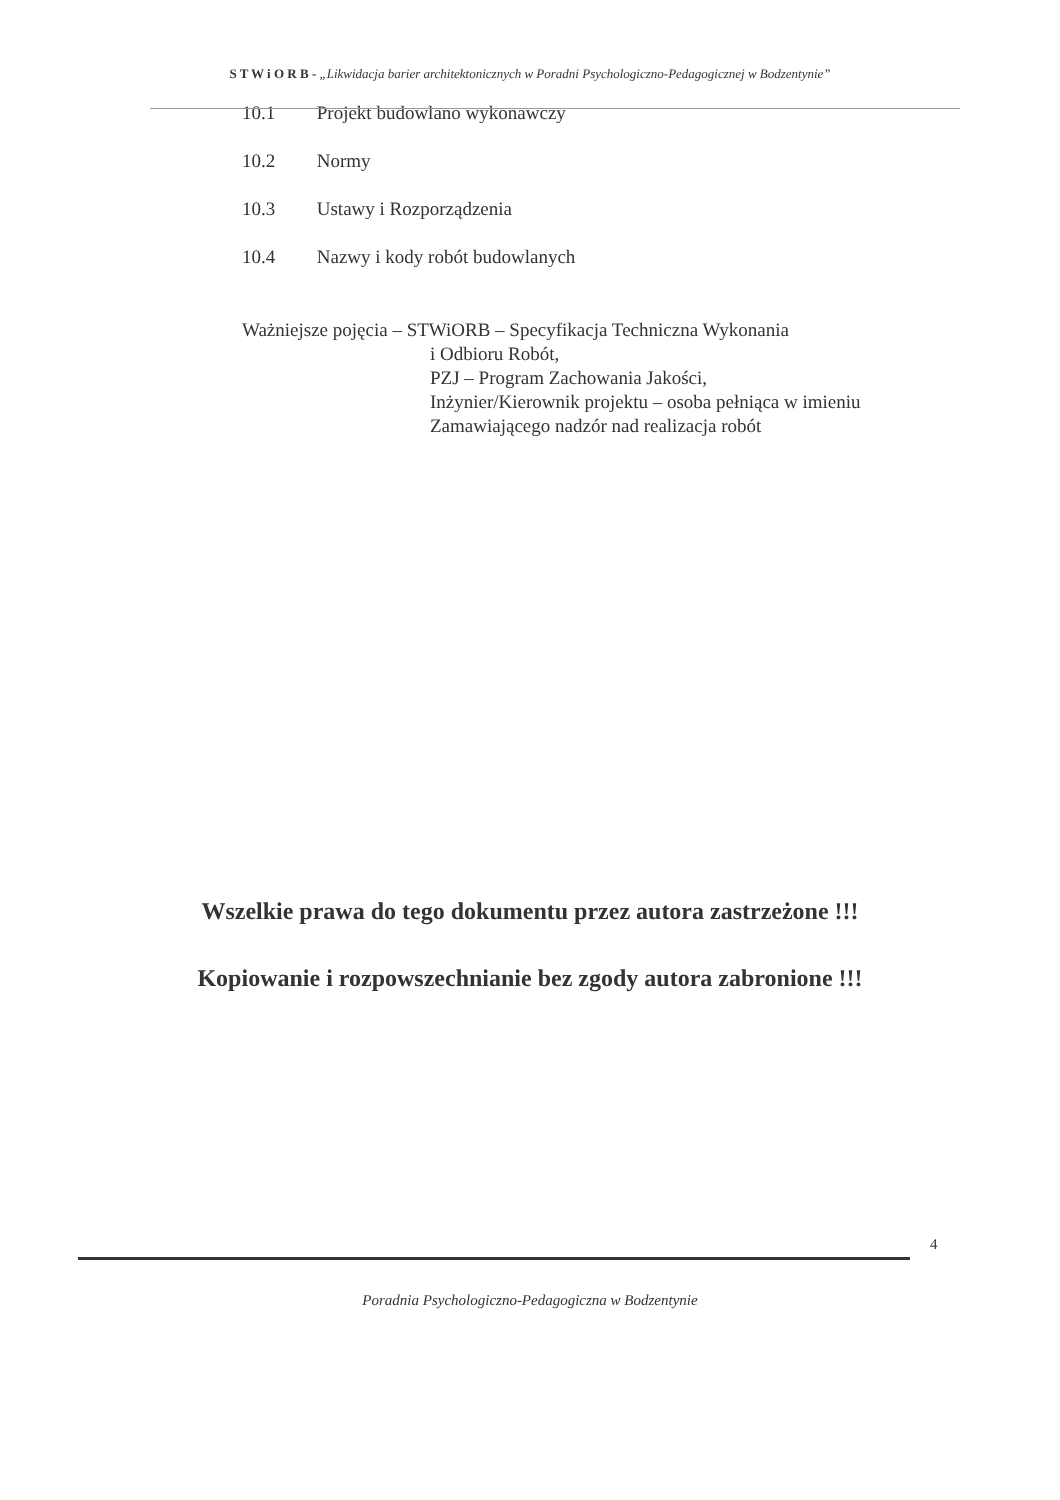S T W i O R B - „Likwidacja barier architektonicznych w Poradni Psychologiczno-Pedagogicznej w Bodzentynie”
10.1 Projekt budowlano wykonawczy
10.2 Normy
10.3 Ustawy i Rozporządzenia
10.4 Nazwy i kody robót budowlanych
Ważniejsze pojęcia – STWiORB – Specyfikacja Techniczna Wykonania
i Odbioru Robót,
PZJ – Program Zachowania Jakości,
Inżynier/Kierownik projektu – osoba pełniąca w imieniu
Zamawiającego nadzór nad realizacja robót
Wszelkie prawa do tego dokumentu przez autora zastrzeżone !!!
Kopiowanie i rozpowszechnianie bez zgody autora zabronione !!!
4
Poradnia Psychologiczno-Pedagogiczna w Bodzentynie